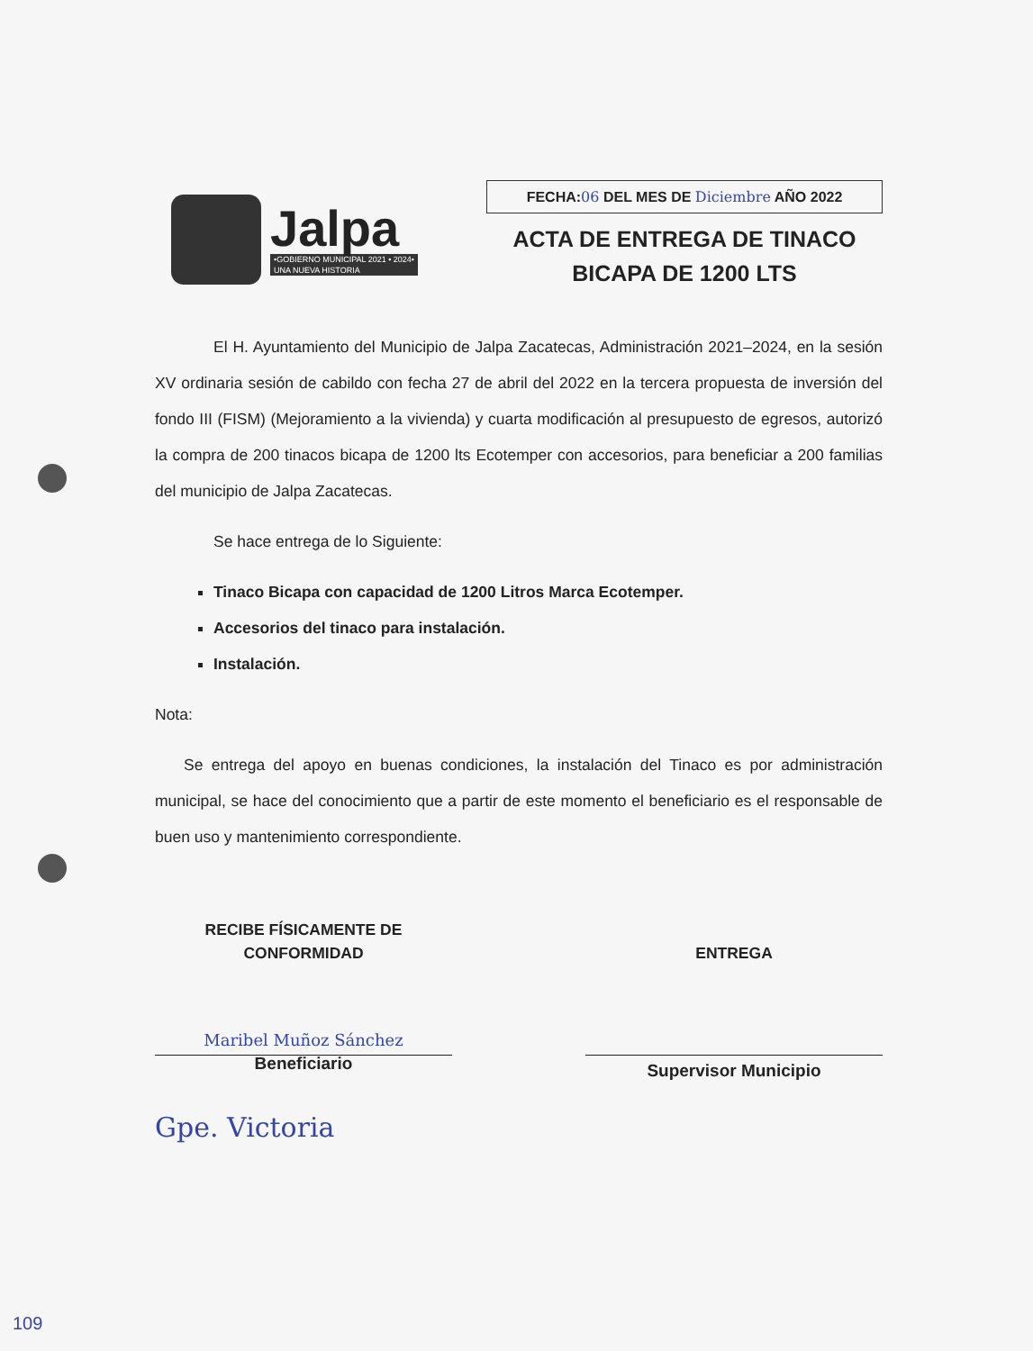Jalpa
•GOBIERNO MUNICIPAL 2021 • 2024•
UNA NUEVA HISTORIA
FECHA:06 DEL MES DE Diciembre AÑO 2022
ACTA DE ENTREGA DE TINACO
BICAPA DE 1200 LTS
El H. Ayuntamiento del Municipio de Jalpa Zacatecas, Administración 2021–2024, en la sesión XV ordinaria sesión de cabildo con fecha 27 de abril del 2022 en la tercera propuesta de inversión del fondo III (FISM) (Mejoramiento a la vivienda) y cuarta modificación al presupuesto de egresos, autorizó la compra de 200 tinacos bicapa de 1200 lts Ecotemper con accesorios, para beneficiar a 200 familias del municipio de Jalpa Zacatecas.
Se hace entrega de lo Siguiente:
Tinaco Bicapa con capacidad de 1200 Litros Marca Ecotemper.
Accesorios del tinaco para instalación.
Instalación.
Nota:
Se entrega del apoyo en buenas condiciones, la instalación del Tinaco es por administración municipal, se hace del conocimiento que a partir de este momento el beneficiario es el responsable de buen uso y mantenimiento correspondiente.
RECIBE FÍSICAMENTE DE
CONFORMIDAD
Maribel Muñoz Sánchez
Beneficiario
ENTREGA
Supervisor Municipio
Gpe. Victoria
109